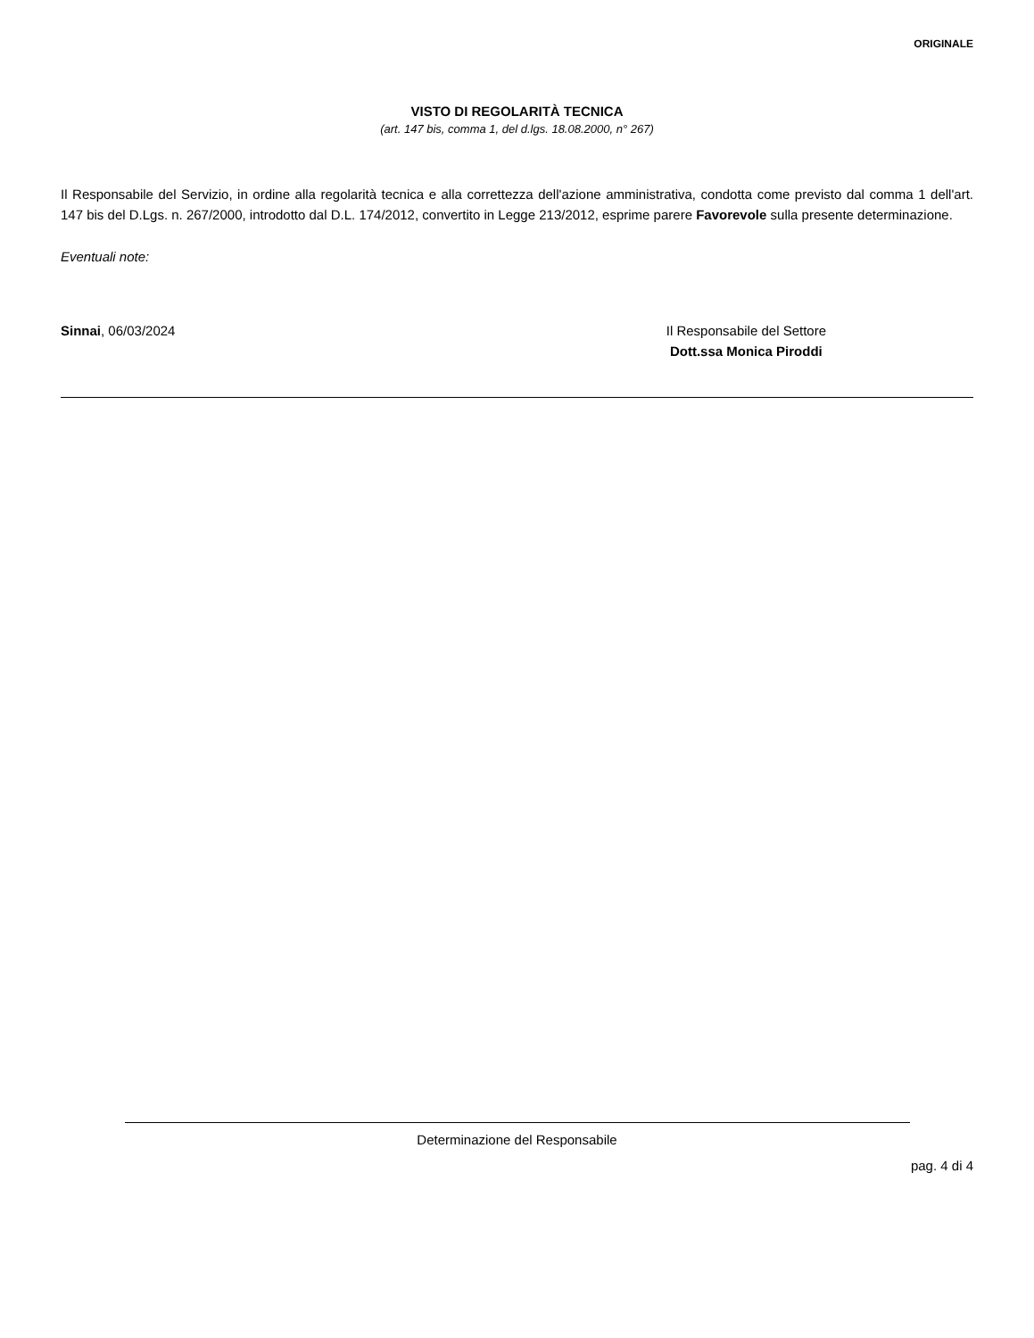ORIGINALE
VISTO DI REGOLARITÀ TECNICA
(art. 147 bis, comma 1, del d.lgs. 18.08.2000, n° 267)
Il Responsabile del Servizio, in ordine alla regolarità tecnica e alla correttezza dell'azione amministrativa, condotta come previsto dal comma 1 dell'art. 147 bis del D.Lgs. n. 267/2000, introdotto dal D.L. 174/2012, convertito in Legge 213/2012, esprime parere Favorevole sulla presente determinazione.
Eventuali note:
Sinnai, 06/03/2024 Il Responsabile del Settore
Dott.ssa Monica Piroddi
Determinazione del Responsabile
pag. 4 di 4